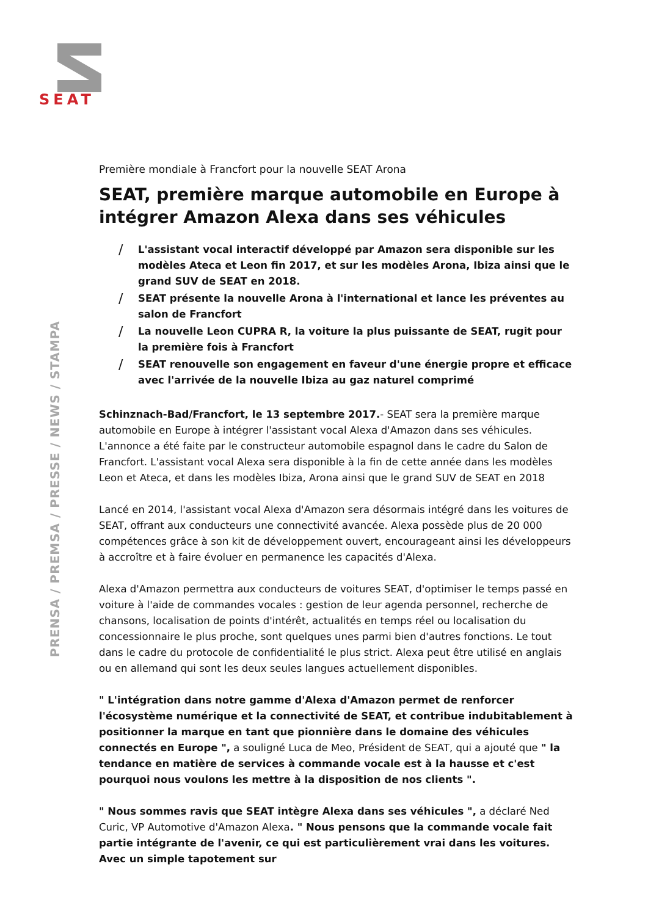SEAT
PRENSA / PREMSA / PRESSE / NEWS / STAMPA
Première mondiale à Francfort pour la nouvelle SEAT Arona
SEAT, première marque automobile en Europe à intégrer Amazon Alexa dans ses véhicules
/ L'assistant vocal interactif développé par Amazon sera disponible sur les modèles Ateca et Leon fin 2017, et sur les modèles Arona, Ibiza ainsi que le grand SUV de SEAT en 2018.
/ SEAT présente la nouvelle Arona à l'international et lance les préventes au salon de Francfort
/ La nouvelle Leon CUPRA R, la voiture la plus puissante de SEAT, rugit pour la première fois à Francfort
/ SEAT renouvelle son engagement en faveur d'une énergie propre et efficace avec l'arrivée de la nouvelle Ibiza au gaz naturel comprimé
Schinznach-Bad/Francfort, le 13 septembre 2017.- SEAT sera la première marque automobile en Europe à intégrer l'assistant vocal Alexa d'Amazon dans ses véhicules. L'annonce a été faite par le constructeur automobile espagnol dans le cadre du Salon de Francfort. L'assistant vocal Alexa sera disponible à la fin de cette année dans les modèles Leon et Ateca, et dans les modèles Ibiza, Arona ainsi que le grand SUV de SEAT en 2018
Lancé en 2014, l'assistant vocal Alexa d'Amazon sera désormais intégré dans les voitures de SEAT, offrant aux conducteurs une connectivité avancée. Alexa possède plus de 20 000 compétences grâce à son kit de développement ouvert, encourageant ainsi les développeurs à accroître et à faire évoluer en permanence les capacités d'Alexa.
Alexa d'Amazon permettra aux conducteurs de voitures SEAT, d'optimiser le temps passé en voiture à l'aide de commandes vocales : gestion de leur agenda personnel, recherche de chansons, localisation de points d'intérêt, actualités en temps réel ou localisation du concessionnaire le plus proche, sont quelques unes parmi bien d'autres fonctions. Le tout dans le cadre du protocole de confidentialité le plus strict. Alexa peut être utilisé en anglais ou en allemand qui sont les deux seules langues actuellement disponibles.
" L'intégration dans notre gamme d'Alexa d'Amazon permet de renforcer l'écosystème numérique et la connectivité de SEAT, et contribue indubitablement à positionner la marque en tant que pionnière dans le domaine des véhicules connectés en Europe ", a souligné Luca de Meo, Président de SEAT, qui a ajouté que " la tendance en matière de services à commande vocale est à la hausse et c'est pourquoi nous voulons les mettre à la disposition de nos clients ".
" Nous sommes ravis que SEAT intègre Alexa dans ses véhicules ", a déclaré Ned Curic, VP Automotive d'Amazon Alexa. " Nous pensons que la commande vocale fait partie intégrante de l'avenir, ce qui est particulièrement vrai dans les voitures. Avec un simple tapotement sur